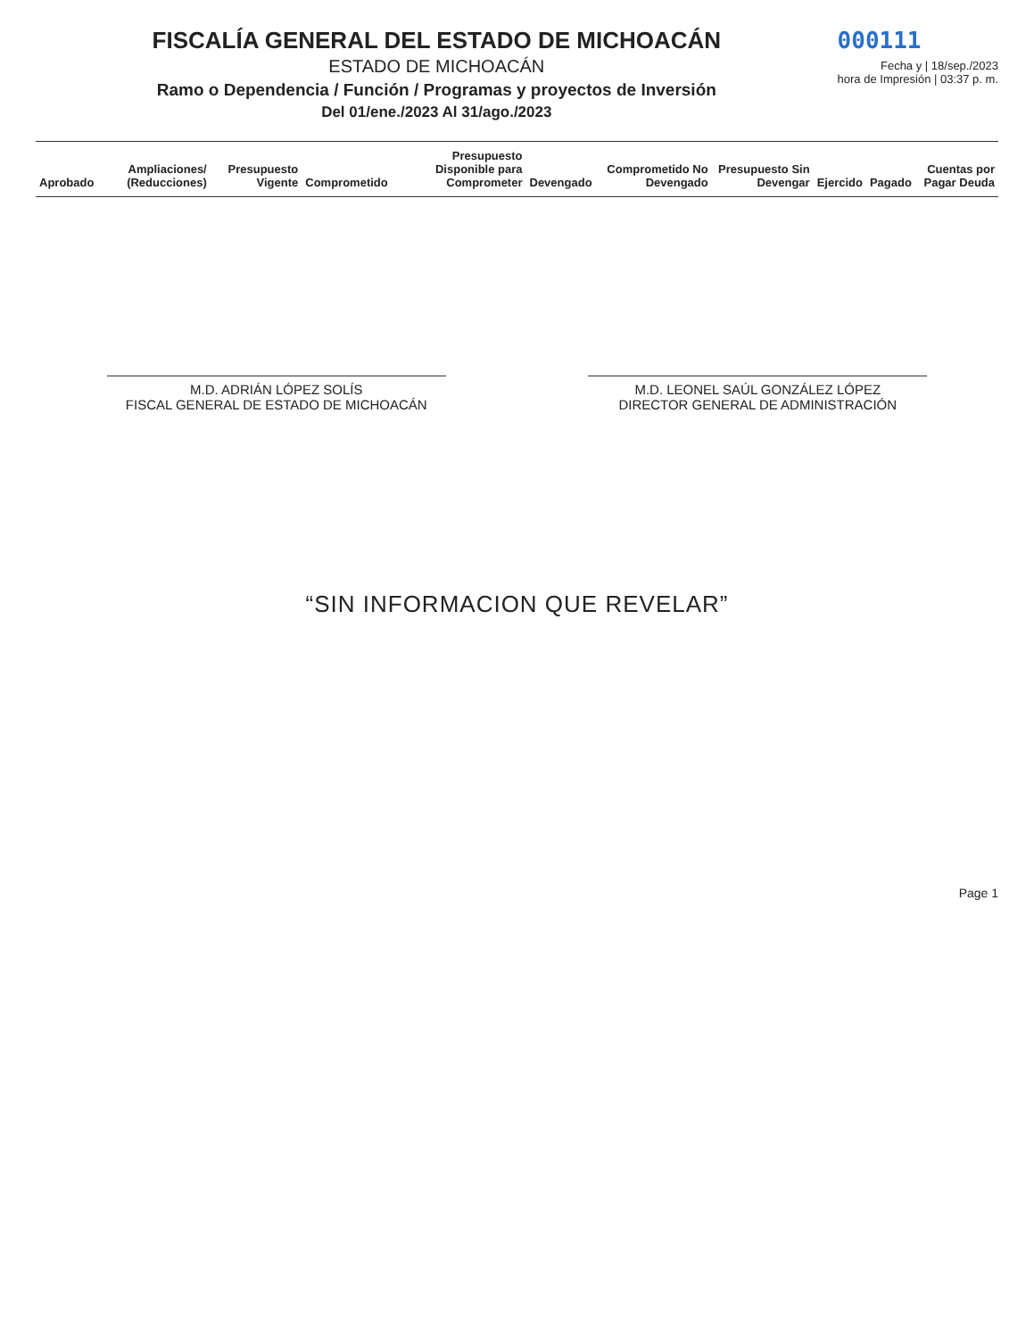FISCALÍA GENERAL DEL ESTADO DE MICHOACÁN
ESTADO DE MICHOACÁN
Ramo o Dependencia / Función / Programas y proyectos de Inversión
Del 01/ene./2023 Al 31/ago./2023
000111
Fecha y | 18/sep./2023
hora de Impresión | 03:37 p. m.
| Aprobado | Ampliaciones/ (Reducciones) | Presupuesto Vigente | Comprometido | Presupuesto Disponible para Comprometer | Devengado | Comprometido No Devengado | Presupuesto Sin Devengar | Ejercido | Pagado | Cuentas por Pagar Deuda |
| --- | --- | --- | --- | --- | --- | --- | --- | --- | --- | --- |
M.D. ADRIÁN LÓPEZ SOLÍS
FISCAL GENERAL DE ESTADO DE MICHOACÁN
M.D. LEONEL SAÚL GONZÁLEZ LÓPEZ
DIRECTOR GENERAL DE ADMINISTRACIÓN
“SIN INFORMACION QUE REVELAR”
Page 1